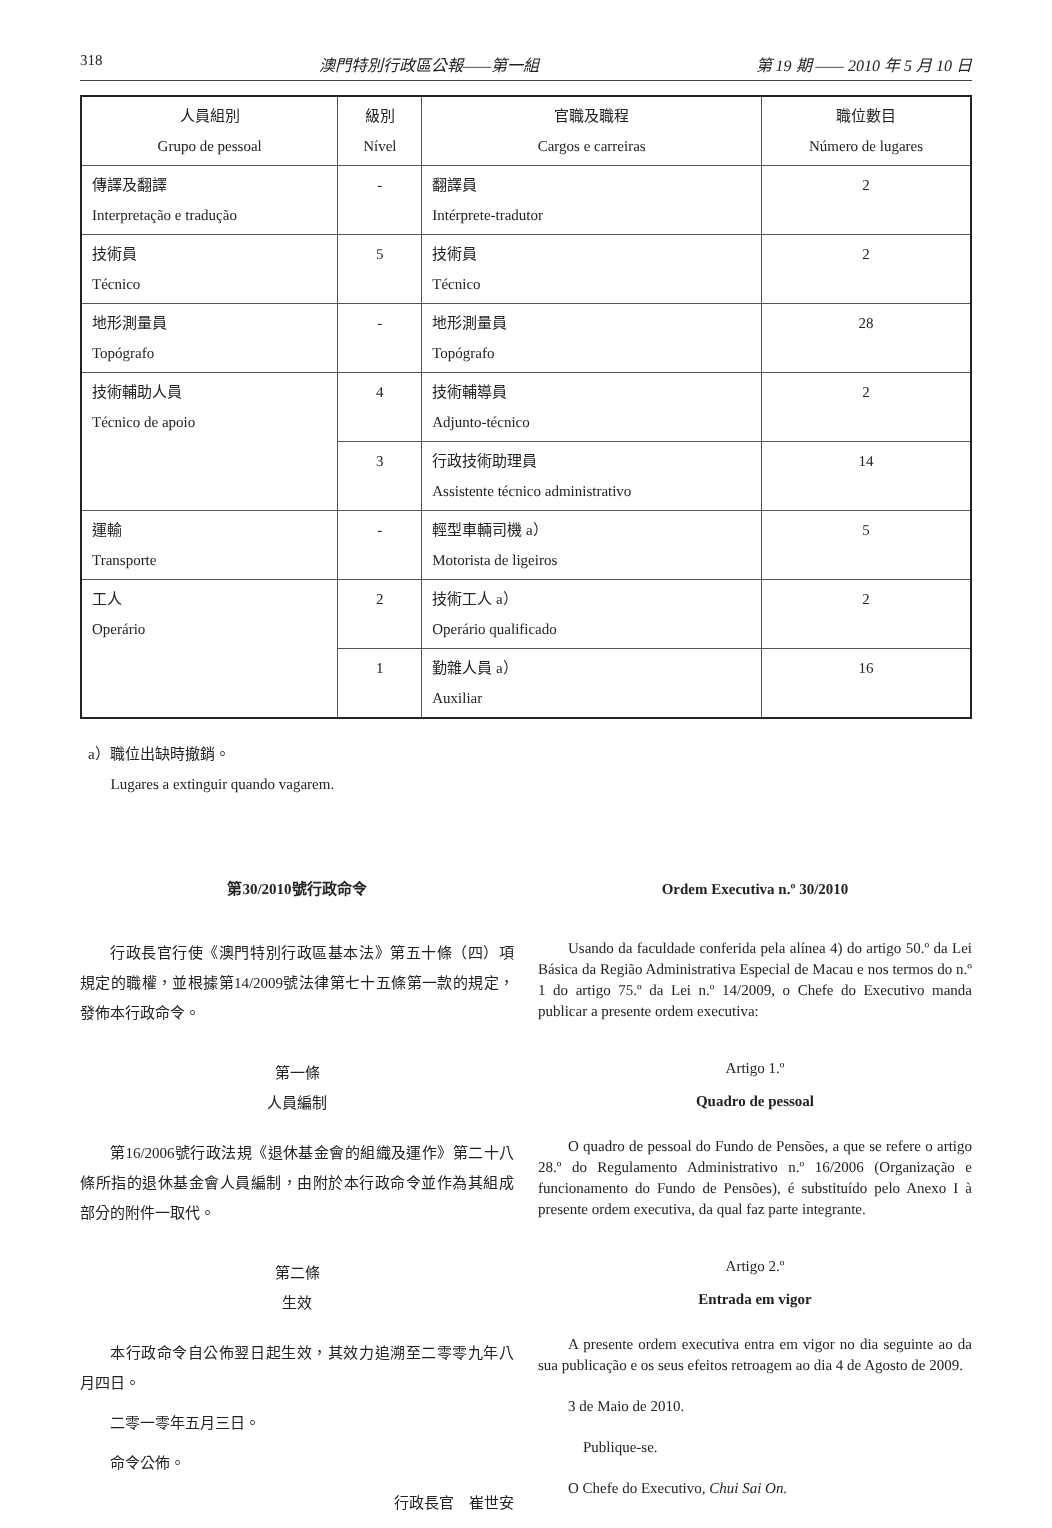318 澳門特別行政區公報——第一組 第 19 期 —— 2010 年 5 月 10 日
| 人員組別 Grupo de pessoal | 級別 Nível | 官職及職程 Cargos e carreiras | 職位數目 Número de lugares |
| --- | --- | --- | --- |
| 傳譯及翻譯 Interpretação e tradução | - | 翻譯員 Intérprete-tradutor | 2 |
| 技術員 Técnico | 5 | 技術員 Técnico | 2 |
| 地形測量員 Topógrafo | - | 地形測量員 Topógrafo | 28 |
| 技術輔助人員 Técnico de apoio | 4 | 技術輔導員 Adjunto-técnico | 2 |
| | 3 | 行政技術助理員 Assistente técnico administrativo | 14 |
| 運輸 Transporte | - | 輕型車輛司機 a） Motorista de ligeiros | 5 |
| 工人 Operário | 2 | 技術工人 a） Operário qualificado | 2 |
| | 1 | 勤雜人員 a） Auxiliar | 16 |
a）職位出缺時撤銷。
Lugares a extinguir quando vagarem.
第30/2010號行政命令
行政長官行使《澳門特別行政區基本法》第五十條（四）項規定的職權，並根據第14/2009號法律第七十五條第一款的規定，發佈本行政命令。
第一條
人員編制
第16/2006號行政法規《退休基金會的組織及運作》第二十八條所指的退休基金會人員編制，由附於本行政命令並作為其組成部分的附件一取代。
第二條
生效
本行政命令自公佈翌日起生效，其效力追溯至二零零九年八月四日。
二零一零年五月三日。
命令公佈。
行政長官　崔世安
Ordem Executiva n.º 30/2010
Usando da faculdade conferida pela alínea 4) do artigo 50.º da Lei Básica da Região Administrativa Especial de Macau e nos termos do n.º 1 do artigo 75.º da Lei n.º 14/2009, o Chefe do Executivo manda publicar a presente ordem executiva:
Artigo 1.º
Quadro de pessoal
O quadro de pessoal do Fundo de Pensões, a que se refere o artigo 28.º do Regulamento Administrativo n.º 16/2006 (Organização e funcionamento do Fundo de Pensões), é substituído pelo Anexo I à presente ordem executiva, da qual faz parte integrante.
Artigo 2.º
Entrada em vigor
A presente ordem executiva entra em vigor no dia seguinte ao da sua publicação e os seus efeitos retroagem ao dia 4 de Agosto de 2009.
3 de Maio de 2010.
Publique-se.
O Chefe do Executivo, Chui Sai On.